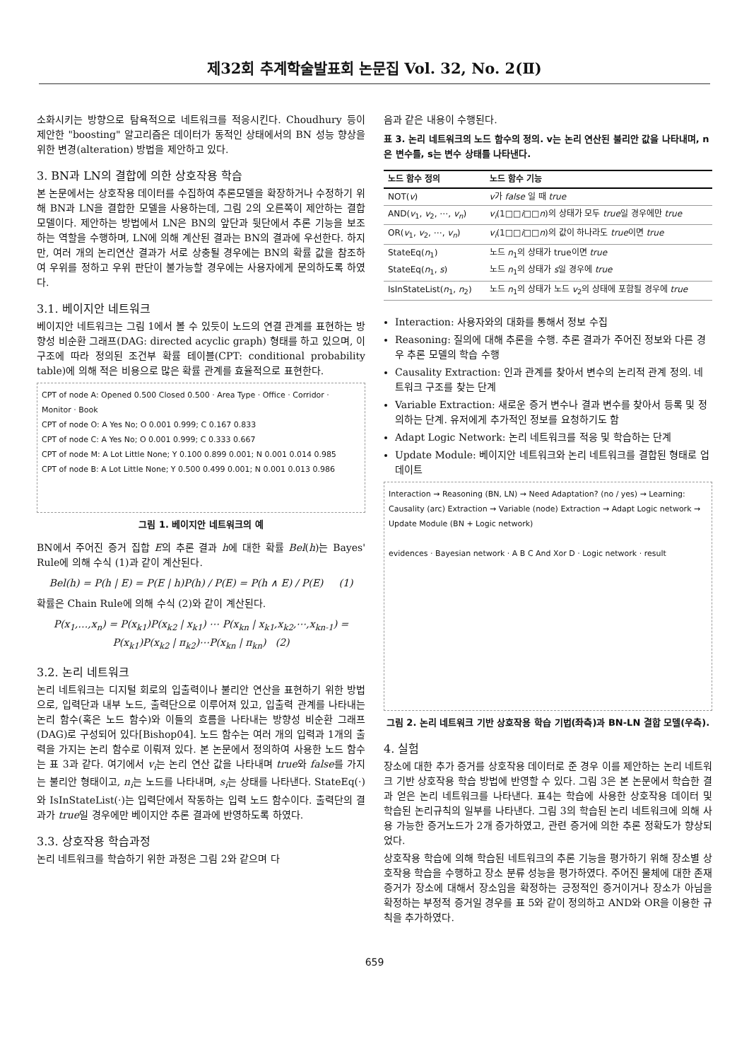제32회 추계학술발표회 논문집 Vol. 32, No. 2(Ⅱ)
소화시키는 방향으로 탐욕적으로 네트워크를 적응시킨다. Choudhury 등이 제안한 "boosting" 알고리즘은 데이터가 동적인 상태에서의 BN 성능 향상을 위한 변경(alteration) 방법을 제안하고 있다.
3. BN과 LN의 결합에 의한 상호작용 학습
본 논문에서는 상호작용 데이터를 수집하여 추론모델을 확장하거나 수정하기 위해 BN과 LN을 결합한 모델을 사용하는데, 그림 2의 오른쪽이 제안하는 결합 모델이다. 제안하는 방법에서 LN은 BN의 앞단과 뒷단에서 추론 기능을 보조하는 역할을 수행하며, LN에 의해 계산된 결과는 BN의 결과에 우선한다. 하지만, 여러 개의 논리연산 결과가 서로 상충될 경우에는 BN의 확률 값을 참조하여 우위를 정하고 우위 판단이 불가능할 경우에는 사용자에게 문의하도록 하였다.
3.1. 베이지안 네트워크
베이지안 네트워크는 그림 1에서 볼 수 있듯이 노드의 연결 관계를 표현하는 방향성 비순환 그래프(DAG: directed acyclic graph) 형태를 하고 있으며, 이 구조에 따라 정의된 조건부 확률 테이블(CPT: conditional probability table)에 의해 적은 비용으로 많은 확률 관계를 효율적으로 표현한다.
CPT of node A: Opened 0.500 Closed 0.500 · Area Type · Office · Corridor · Monitor · Book
CPT of node O: A Yes No; O 0.001 0.999; C 0.167 0.833
CPT of node C: A Yes No; O 0.001 0.999; C 0.333 0.667
CPT of node M: A Lot Little None; Y 0.100 0.899 0.001; N 0.001 0.014 0.985
CPT of node B: A Lot Little None; Y 0.500 0.499 0.001; N 0.001 0.013 0.986
그림 1. 베이지안 네트워크의 예
BN에서 주어진 증거 집합 E의 추론 결과 h에 대한 확률 Bel(h)는 Bayes' Rule에 의해 수식 (1)과 같이 계산된다.
Bel(h) = P(h | E) = P(E | h)P(h) / P(E) = P(h ∧ E) / P(E) (1)
확률은 Chain Rule에 의해 수식 (2)와 같이 계산된다.
P(x<sub>1</sub>,…,x<sub>n</sub>) = P(x<sub>k1</sub>)P(x<sub>k2</sub> | x<sub>k1</sub>) ⋯ P(x<sub>kn</sub> | x<sub>k1</sub>,x<sub>k2</sub>,⋯,x<sub>kn-1</sub>) = P(x<sub>k1</sub>)P(x<sub>k2</sub> | π<sub>k2</sub>)⋯P(x<sub>kn</sub> | π<sub>kn</sub>) (2)
3.2. 논리 네트워크
논리 네트워크는 디지털 회로의 입출력이나 불리안 연산을 표현하기 위한 방법으로, 입력단과 내부 노드, 출력단으로 이루어져 있고, 입출력 관계를 나타내는 논리 함수(혹은 노드 함수)와 이들의 흐름을 나타내는 방향성 비순환 그래프(DAG)로 구성되어 있다[Bishop04]. 노드 함수는 여러 개의 입력과 1개의 출력을 가지는 논리 함수로 이뤄져 있다. 본 논문에서 정의하여 사용한 노드 함수는 표 3과 같다. 여기에서 v<sub>i</sub>는 논리 연산 값을 나타내며 true와 false를 가지는 불리안 형태이고, n<sub>i</sub>는 노드를 나타내며, s<sub>i</sub>는 상태를 나타낸다. StateEq(·)와 IsInStateList(·)는 입력단에서 작동하는 입력 노드 함수이다. 출력단의 결과가 true일 경우에만 베이지안 추론 결과에 반영하도록 하였다.
3.3. 상호작용 학습과정
논리 네트워크를 학습하기 위한 과정은 그림 2와 같으며 다
음과 같은 내용이 수행된다.
표 3. 논리 네트워크의 노드 함수의 정의. v는 논리 연산된 불리안 값을 나타내며, n은 변수를, s는 변수 상태를 나타낸다.
| 노드 함수 정의 | 노드 함수 기능 |
| --- | --- |
| NOT( v ) | v 가 false 일 때 true |
| AND( v<sub>1</sub>, v<sub>2</sub>, ⋯, v<sub>n</sub> ) | v<sub>i</sub> (1□□ i □□ n )의 상태가 모두 true 일 경우에만 true |
| OR( v<sub>1</sub>, v<sub>2</sub>, ⋯, v<sub>n</sub> ) | v<sub>i</sub> (1□□ i □□ n )의 값이 하나라도 true 이면 true |
| StateEq( n<sub>1</sub>) StateEq( n<sub>1</sub>, s ) | 노드 n<sub>1</sub>의 상태가 true이면 true 노드 n<sub>1</sub>의 상태가 s 일 경우에 true |
| IsInStateList( n<sub>1</sub>, n<sub>2</sub>) | 노드 n<sub>1</sub>의 상태가 노드 v<sub>2</sub>의 상태에 포함될 경우에 true |
Interaction: 사용자와의 대화를 통해서 정보 수집
Reasoning: 질의에 대해 추론을 수행. 추론 결과가 주어진 정보와 다른 경우 추론 모델의 학습 수행
Causality Extraction: 인과 관계를 찾아서 변수의 논리적 관계 정의. 네트워크 구조를 찾는 단계
Variable Extraction: 새로운 증거 변수나 결과 변수를 찾아서 등록 및 정의하는 단계. 유저에게 추가적인 정보를 요청하기도 함
Adapt Logic Network: 논리 네트워크를 적응 및 학습하는 단계
Update Module: 베이지안 네트워크와 논리 네트워크를 결합된 형태로 업데이트
Interaction → Reasoning (BN, LN) → Need Adaptation? (no / yes) → Learning: Causality (arc) Extraction → Variable (node) Extraction → Adapt Logic network → Update Module (BN + Logic network)
evidences · Bayesian network · A B C And Xor D · Logic network · result
그림 2. 논리 네트워크 기반 상호작용 학습 기법(좌측)과 BN-LN 결합 모델(우측).
4. 실험
장소에 대한 추가 증거를 상호작용 데이터로 준 경우 이를 제안하는 논리 네트워크 기반 상호작용 학습 방법에 반영할 수 있다. 그림 3은 본 논문에서 학습한 결과 얻은 논리 네트워크를 나타낸다. 표4는 학습에 사용한 상호작용 데이터 및 학습된 논리규칙의 일부를 나타낸다. 그림 3의 학습된 논리 네트워크에 의해 사용 가능한 증거노드가 2개 증가하였고, 관련 증거에 의한 추론 정확도가 향상되었다.
상호작용 학습에 의해 학습된 네트워크의 추론 기능을 평가하기 위해 장소별 상호작용 학습을 수행하고 장소 분류 성능을 평가하였다. 주어진 물체에 대한 존재 증거가 장소에 대해서 장소임을 확정하는 긍정적인 증거이거나 장소가 아님을 확정하는 부정적 증거일 경우를 표 5와 같이 정의하고 AND와 OR을 이용한 규칙을 추가하였다.
659